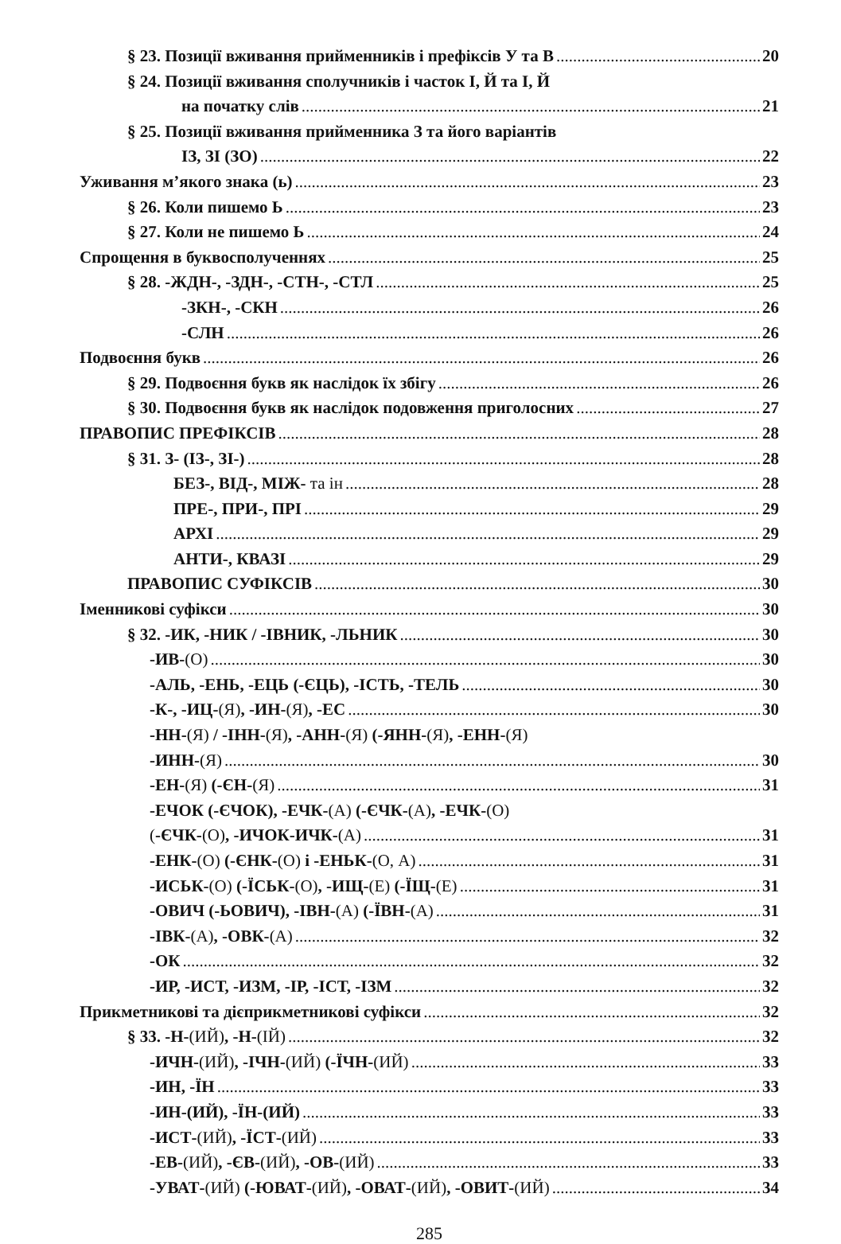§ 23. Позиції вживання прийменників і префіксів У та В 20
§ 24. Позиції вживання сполучників і часток І, Й та І, Й
на початку слів 21
§ 25. Позиції вживання прийменника З та його варіантів
ІЗ, ЗІ (ЗО) 22
Уживання м’якого знака (ь) 23
§ 26. Коли пишемо Ь 23
§ 27. Коли не пишемо Ь 24
Спрощення в буквосполученнях 25
§ 28. -ЖДН-, -ЗДН-, -СТН-, -СТЛ 25
-ЗКН-, -СКН 26
-СЛН 26
Подвоєння букв 26
§ 29. Подвоєння букв як наслідок їх збігу 26
§ 30. Подвоєння букв як наслідок подовження приголосних 27
ПРАВОПИС ПРЕФІКСІВ 28
§ 31. З- (ІЗ-, ЗІ-) 28
БЕЗ-, ВІД-, МІЖ- та ін 28
ПРЕ-, ПРИ-, ПРІ 29
АРХІ 29
АНТИ-, КВАЗІ 29
ПРАВОПИС СУФІКСІВ 30
Іменникові суфікси 30
§ 32. -ИК, -НИК / -ІВНИК, -ЛЬНИК 30
-ИВ-(О) 30
-АЛЬ, -ЕНЬ, -ЕЦЬ (-ЄЦЬ), -ІСТЬ, -ТЕЛЬ 30
-К-, -ИЦ-(Я), -ИН-(Я), -ЕС 30
-НН-(Я) / -ІНН-(Я), -АНН-(Я) (-ЯНН-(Я), -ЕНН-(Я)
-ИНН-(Я) 30
-ЕН-(Я) (-ЄН-(Я) 31
-ЕЧОК (-ЄЧОК), -ЕЧК-(А) (-ЄЧК-(А), -ЕЧК-(О)
(-ЄЧК-(О), -ИЧОК-ИЧК-(А) 31
-ЕНК-(О) (-ЄНК-(О) і -ЕНЬК-(О, А) 31
-ИСЬК-(О) (-ЇСЬК-(О), -ИЩ-(Е) (-ЇЩ-(Е) 31
-ОВИЧ (-ЬОВИЧ), -ІВН-(А) (-ЇВН-(А) 31
-ІВК-(А), -ОВК-(А) 32
-ОК 32
-ИР, -ИСТ, -ИЗМ, -ІР, -ІСТ, -ІЗМ 32
Прикметникові та дієприкметникові суфікси 32
§ 33. -Н-(ИЙ), -Н-(ІЙ) 32
-ИЧН-(ИЙ), -ІЧН-(ИЙ) (-ЇЧН-(ИЙ) 33
-ИН, -ЇН 33
-ИН-(ИЙ), -ЇН-(ИЙ) 33
-ИСТ-(ИЙ), -ЇСТ-(ИЙ) 33
-ЕВ-(ИЙ), -ЄВ-(ИЙ), -ОВ-(ИЙ) 33
-УВАТ-(ИЙ) (-ЮВАТ-(ИЙ), -ОВАТ-(ИЙ), -ОВИТ-(ИЙ) 34
285